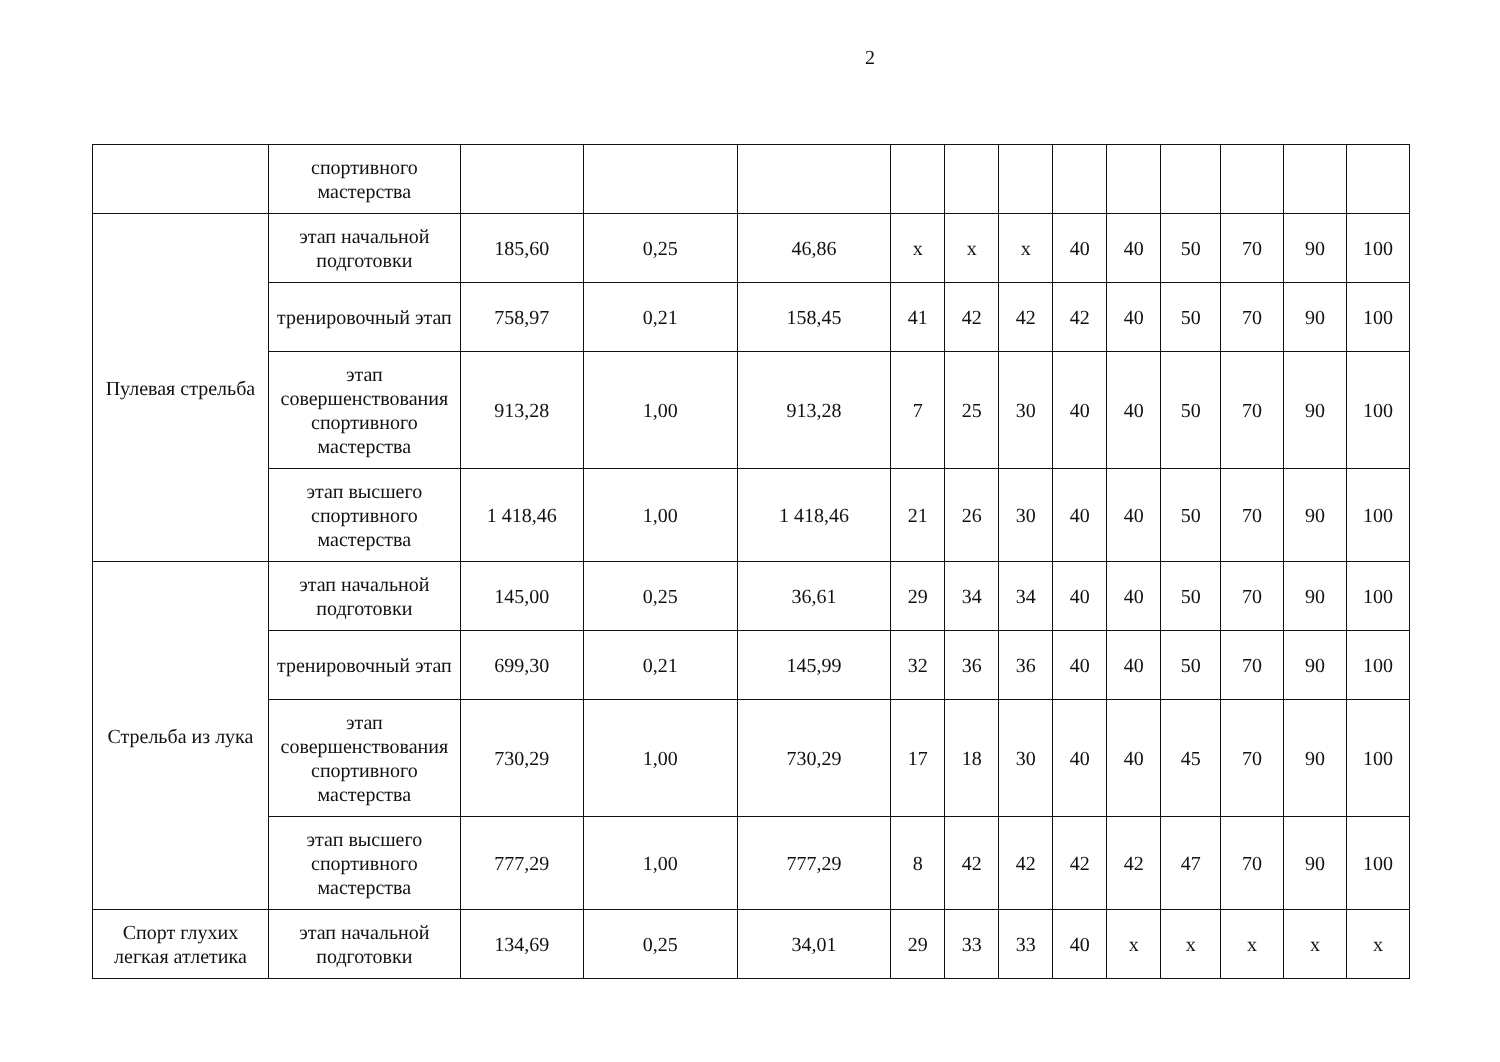2
| | спортивного мастерства | | | | | | | | | | | | |
| Пулевая стрельба | этап начальной подготовки | 185,60 | 0,25 | 46,86 | x | x | x | 40 | 40 | 50 | 70 | 90 | 100 |
| | тренировочный этап | 758,97 | 0,21 | 158,45 | 41 | 42 | 42 | 42 | 40 | 50 | 70 | 90 | 100 |
| | этап совершенствования спортивного мастерства | 913,28 | 1,00 | 913,28 | 7 | 25 | 30 | 40 | 40 | 50 | 70 | 90 | 100 |
| | этап высшего спортивного мастерства | 1 418,46 | 1,00 | 1 418,46 | 21 | 26 | 30 | 40 | 40 | 50 | 70 | 90 | 100 |
| Стрельба из лука | этап начальной подготовки | 145,00 | 0,25 | 36,61 | 29 | 34 | 34 | 40 | 40 | 50 | 70 | 90 | 100 |
| | тренировочный этап | 699,30 | 0,21 | 145,99 | 32 | 36 | 36 | 40 | 40 | 50 | 70 | 90 | 100 |
| | этап совершенствования спортивного мастерства | 730,29 | 1,00 | 730,29 | 17 | 18 | 30 | 40 | 40 | 45 | 70 | 90 | 100 |
| | этап высшего спортивного мастерства | 777,29 | 1,00 | 777,29 | 8 | 42 | 42 | 42 | 42 | 47 | 70 | 90 | 100 |
| Спорт глухих легкая атлетика | этап начальной подготовки | 134,69 | 0,25 | 34,01 | 29 | 33 | 33 | 40 | x | x | x | x | x |